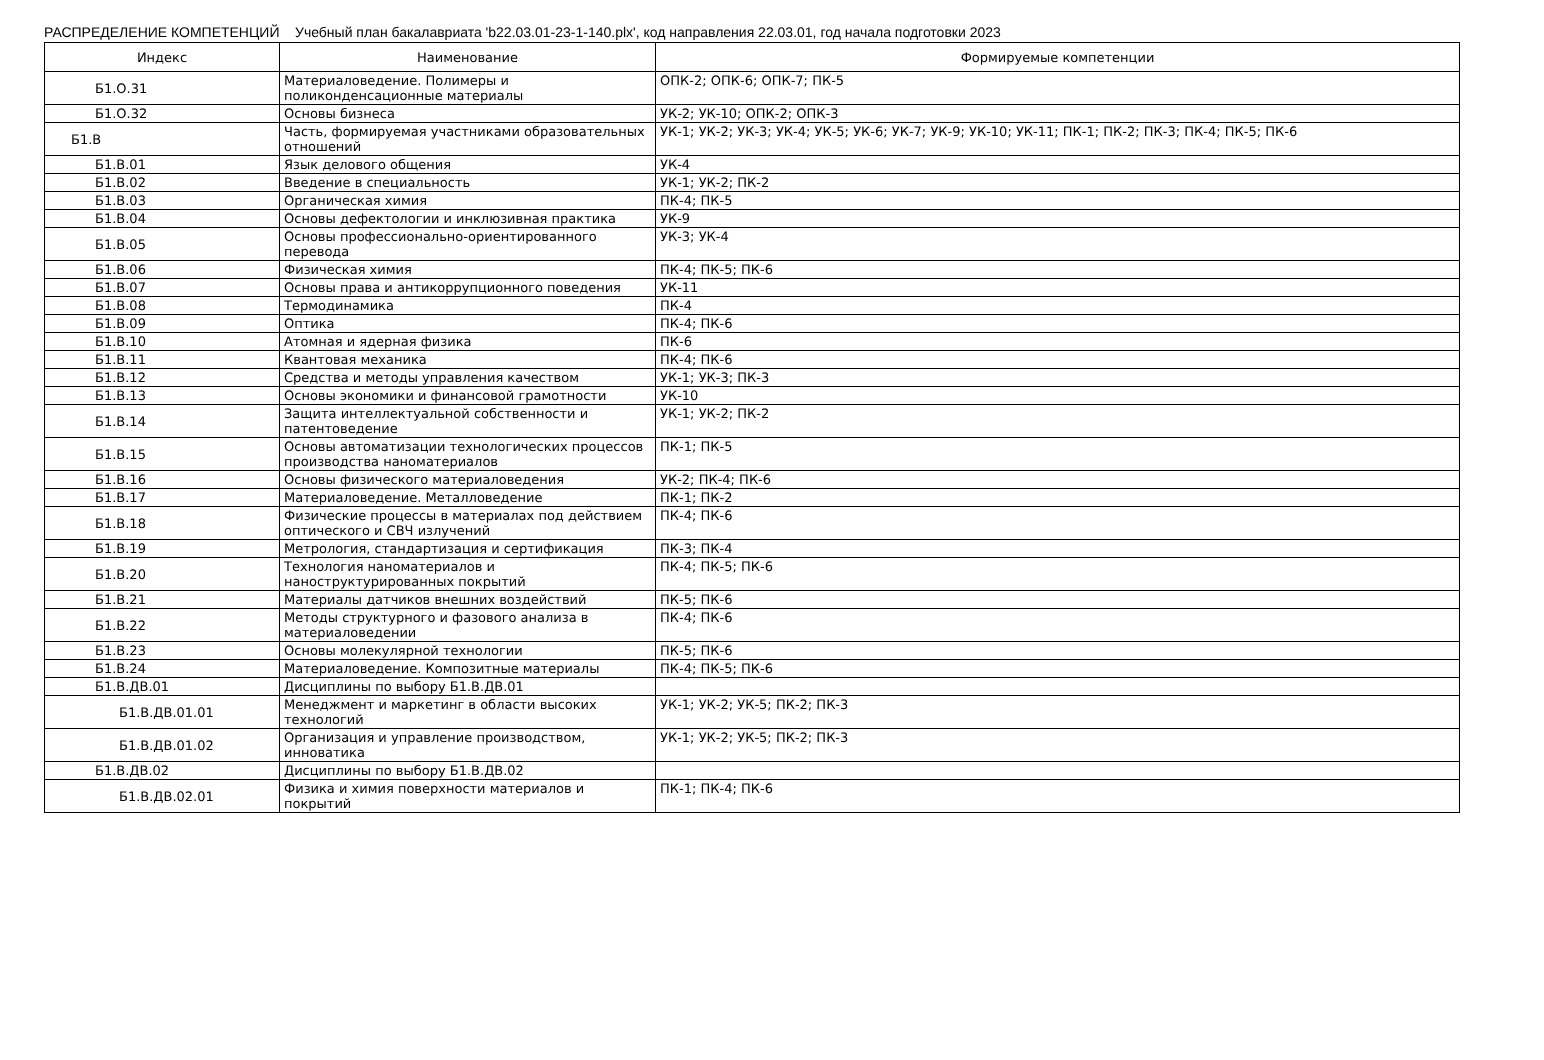РАСПРЕДЕЛЕНИЕ КОМПЕТЕНЦИЙ Учебный план бакалавриата 'b22.03.01-23-1-140.plx', код направления 22.03.01, год начала подготовки 2023
| Индекс | Наименование | Формируемые компетенции |
| --- | --- | --- |
| Б1.О.31 | Материаловедение. Полимеры и поликонденсационные материалы | ОПК-2; ОПК-6; ОПК-7; ПК-5 |
| Б1.О.32 | Основы бизнеса | УК-2; УК-10; ОПК-2; ОПК-3 |
| Б1.В | Часть, формируемая участниками образовательных отношений | УК-1; УК-2; УК-3; УК-4; УК-5; УК-6; УК-7; УК-9; УК-10; УК-11; ПК-1; ПК-2; ПК-3; ПК-4; ПК-5; ПК-6 |
| Б1.В.01 | Язык делового общения | УК-4 |
| Б1.В.02 | Введение в специальность | УК-1; УК-2; ПК-2 |
| Б1.В.03 | Органическая химия | ПК-4; ПК-5 |
| Б1.В.04 | Основы дефектологии и инклюзивная практика | УК-9 |
| Б1.В.05 | Основы профессионально-ориентированного перевода | УК-3; УК-4 |
| Б1.В.06 | Физическая химия | ПК-4; ПК-5; ПК-6 |
| Б1.В.07 | Основы права и антикоррупционного поведения | УК-11 |
| Б1.В.08 | Термодинамика | ПК-4 |
| Б1.В.09 | Оптика | ПК-4; ПК-6 |
| Б1.В.10 | Атомная и ядерная физика | ПК-6 |
| Б1.В.11 | Квантовая механика | ПК-4; ПК-6 |
| Б1.В.12 | Средства и методы управления качеством | УК-1; УК-3; ПК-3 |
| Б1.В.13 | Основы экономики и финансовой грамотности | УК-10 |
| Б1.В.14 | Защита интеллектуальной собственности и патентоведение | УК-1; УК-2; ПК-2 |
| Б1.В.15 | Основы автоматизации технологических процессов производства наноматериалов | ПК-1; ПК-5 |
| Б1.В.16 | Основы физического материаловедения | УК-2; ПК-4; ПК-6 |
| Б1.В.17 | Материаловедение. Металловедение | ПК-1; ПК-2 |
| Б1.В.18 | Физические процессы в материалах под действием оптического и СВЧ излучений | ПК-4; ПК-6 |
| Б1.В.19 | Метрология, стандартизация и сертификация | ПК-3; ПК-4 |
| Б1.В.20 | Технология наноматериалов и наноструктурированных покрытий | ПК-4; ПК-5; ПК-6 |
| Б1.В.21 | Материалы датчиков внешних воздействий | ПК-5; ПК-6 |
| Б1.В.22 | Методы структурного и фазового анализа в материаловедении | ПК-4; ПК-6 |
| Б1.В.23 | Основы молекулярной технологии | ПК-5; ПК-6 |
| Б1.В.24 | Материаловедение. Композитные материалы | ПК-4; ПК-5; ПК-6 |
| Б1.В.ДВ.01 | Дисциплины по выбору Б1.В.ДВ.01 | |
| Б1.В.ДВ.01.01 | Менеджмент и маркетинг в области высоких технологий | УК-1; УК-2; УК-5; ПК-2; ПК-3 |
| Б1.В.ДВ.01.02 | Организация и управление производством, инноватика | УК-1; УК-2; УК-5; ПК-2; ПК-3 |
| Б1.В.ДВ.02 | Дисциплины по выбору Б1.В.ДВ.02 | |
| Б1.В.ДВ.02.01 | Физика и химия поверхности материалов и покрытий | ПК-1; ПК-4; ПК-6 |